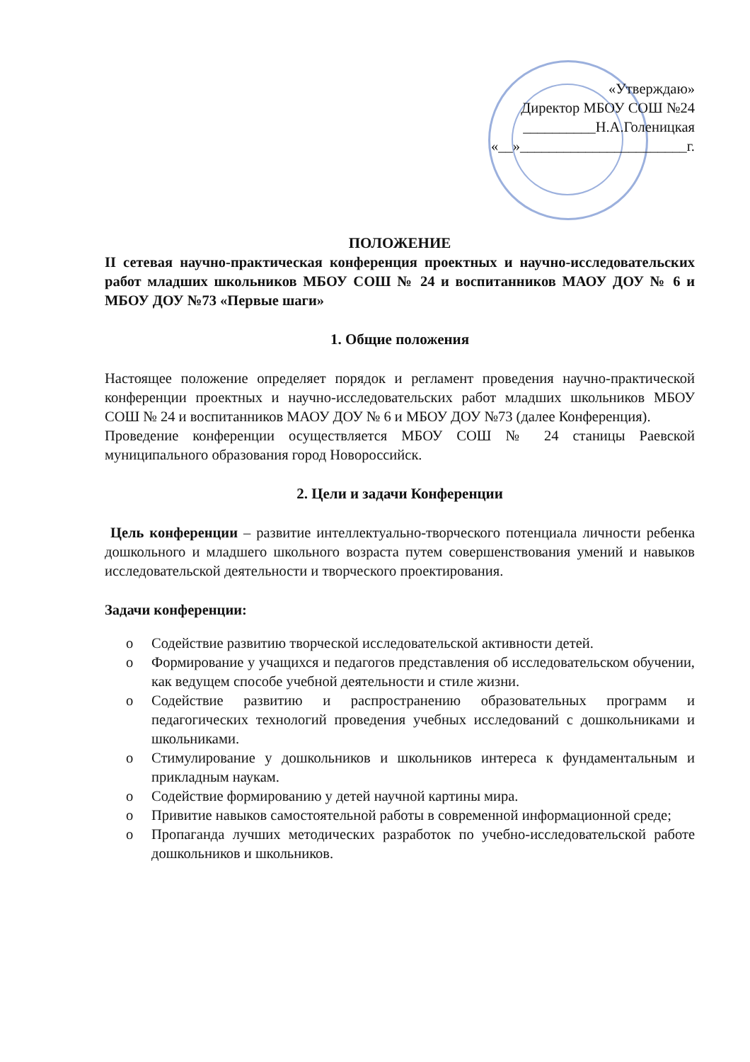«Утверждаю»
Директор МБОУ СОШ №24
__________Н.А.Голеницкая
«__»_______________________г.
ПОЛОЖЕНИЕ
II сетевая научно-практическая конференция проектных и научно-исследовательских работ младших школьников МБОУ СОШ № 24 и воспитанников МАОУ ДОУ № 6 и МБОУ ДОУ №73 «Первые шаги»
1. Общие положения
Настоящее положение определяет порядок и регламент проведения научно-практической конференции проектных и научно-исследовательских работ младших школьников МБОУ СОШ № 24 и воспитанников МАОУ ДОУ № 6 и МБОУ ДОУ №73 (далее Конференция).
Проведение конференции осуществляется МБОУ СОШ № 24 станицы Раевской муниципального образования город Новороссийск.
2. Цели и задачи Конференции
Цель конференции – развитие интеллектуально-творческого потенциала личности ребенка дошкольного и младшего школьного возраста путем совершенствования умений и навыков исследовательской деятельности и творческого проектирования.
Задачи конференции:
o Содействие развитию творческой исследовательской активности детей.
o Формирование у учащихся и педагогов представления об исследовательском обучении, как ведущем способе учебной деятельности и стиле жизни.
o Содействие развитию и распространению образовательных программ и педагогических технологий проведения учебных исследований с дошкольниками и школьниками.
o Стимулирование у дошкольников и школьников интереса к фундаментальным и прикладным наукам.
o Содействие формированию у детей научной картины мира.
o Привитие навыков самостоятельной работы в современной информационной среде;
o Пропаганда лучших методических разработок по учебно-исследовательской работе дошкольников и школьников.